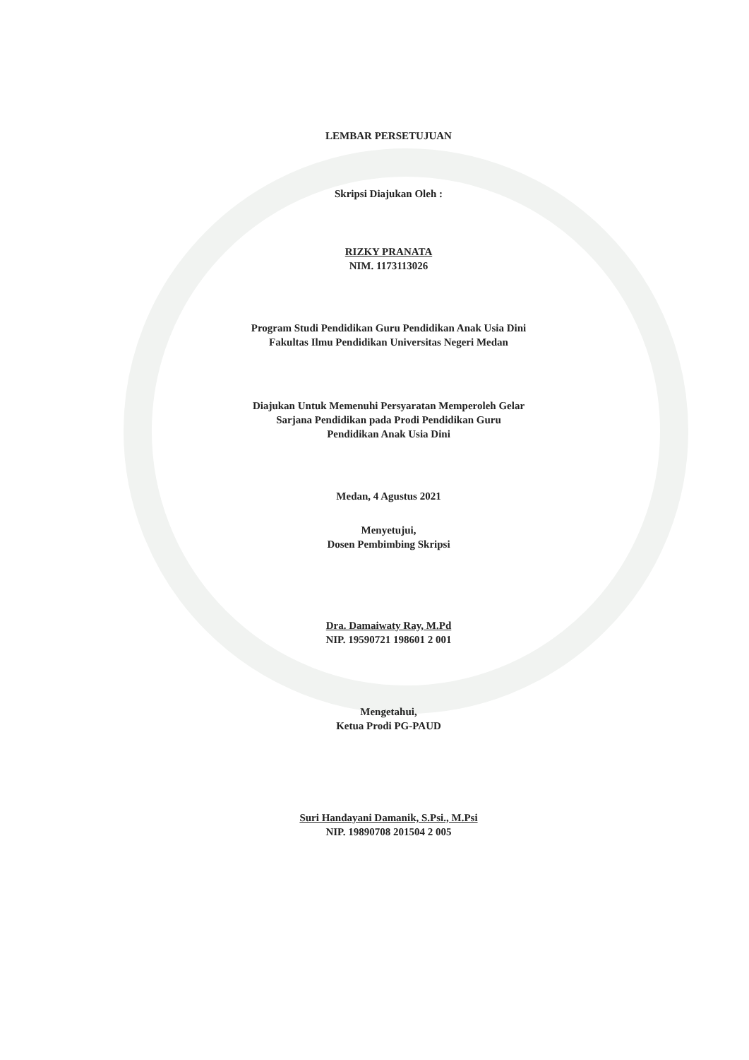LEMBAR PERSETUJUAN
Skripsi Diajukan Oleh :
RIZKY PRANATA
NIM. 1173113026
Program Studi Pendidikan Guru Pendidikan Anak Usia Dini
Fakultas Ilmu Pendidikan Universitas Negeri Medan
Diajukan Untuk Memenuhi Persyaratan Memperoleh Gelar
Sarjana Pendidikan pada Prodi Pendidikan Guru
Pendidikan Anak Usia Dini
Medan, 4 Agustus 2021
Menyetujui,
Dosen Pembimbing Skripsi
Dra. Damaiwaty Ray, M.Pd
NIP. 19590721 198601 2 001
Mengetahui,
Ketua Prodi PG-PAUD
Suri Handayani Damanik, S.Psi., M.Psi
NIP. 19890708 201504 2 005